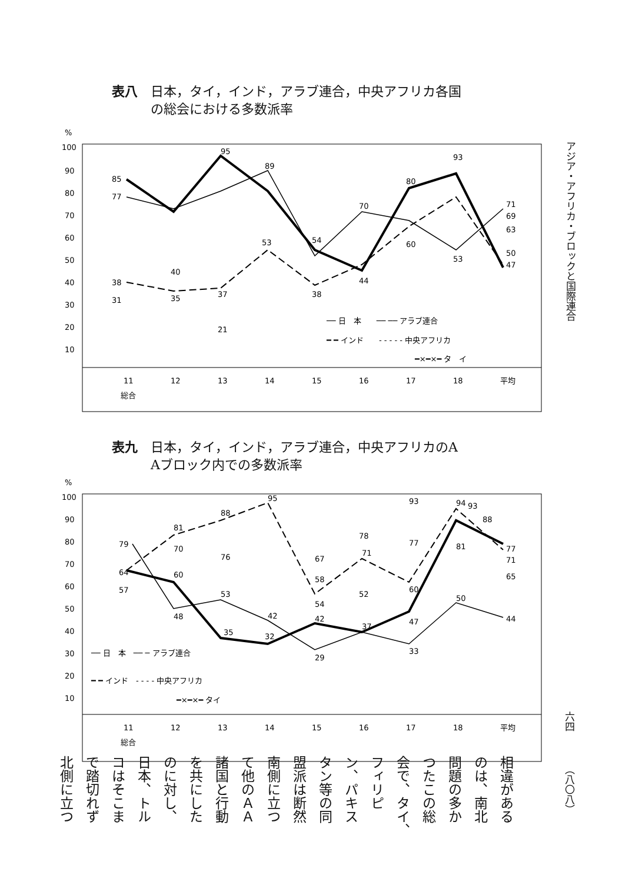表八　日本，タイ，インド，アラブ連合，中央アフリカ各国
　　　の総会における多数派率
%
100
90
80
70
60
50
40
30
20
10
11
12
13
14
15
16
17
18
平均
総合
85
77
95
89
54
70
80
93
71
69
63
50
47
38
31
40
35
37
21
53
38
44
60
53
── 日　本　　── ── アラブ連合
━ ━ インド　　- - - - - 中央アフリカ
━×━×━ タ　イ
表九　日本，タイ，インド，アラブ連合，中央アフリカのA
　　　Aブロック内での多数派率
%
100
90
80
70
60
50
40
30
20
10
11
12
13
14
15
16
17
18
平均
総合
79
64
57
81
70
60
48
88
76
53
35
95
42
32
67
58
54
42
29
78
71
52
37
93
77
60
47
33
94
93
88
81
50
77
71
65
44
── 日　本　── ─ アラブ連合
━ ━ インド　- - - - 中央アフリカ
━×━×━ タイ
アジア・アフリカ・ブロックと国際連合
六四
（八〇八）
相違がある
のは、南北
問題の多か
つたこの総
会で、タイ、
フィリピ
ン、パキス
タン等の同
盟派は断然
南側に立つ
て他のＡＡ
諸国と行動
を共にした
のに対し、
日本、トル
コはそこま
で踏切れず
北側に立つ